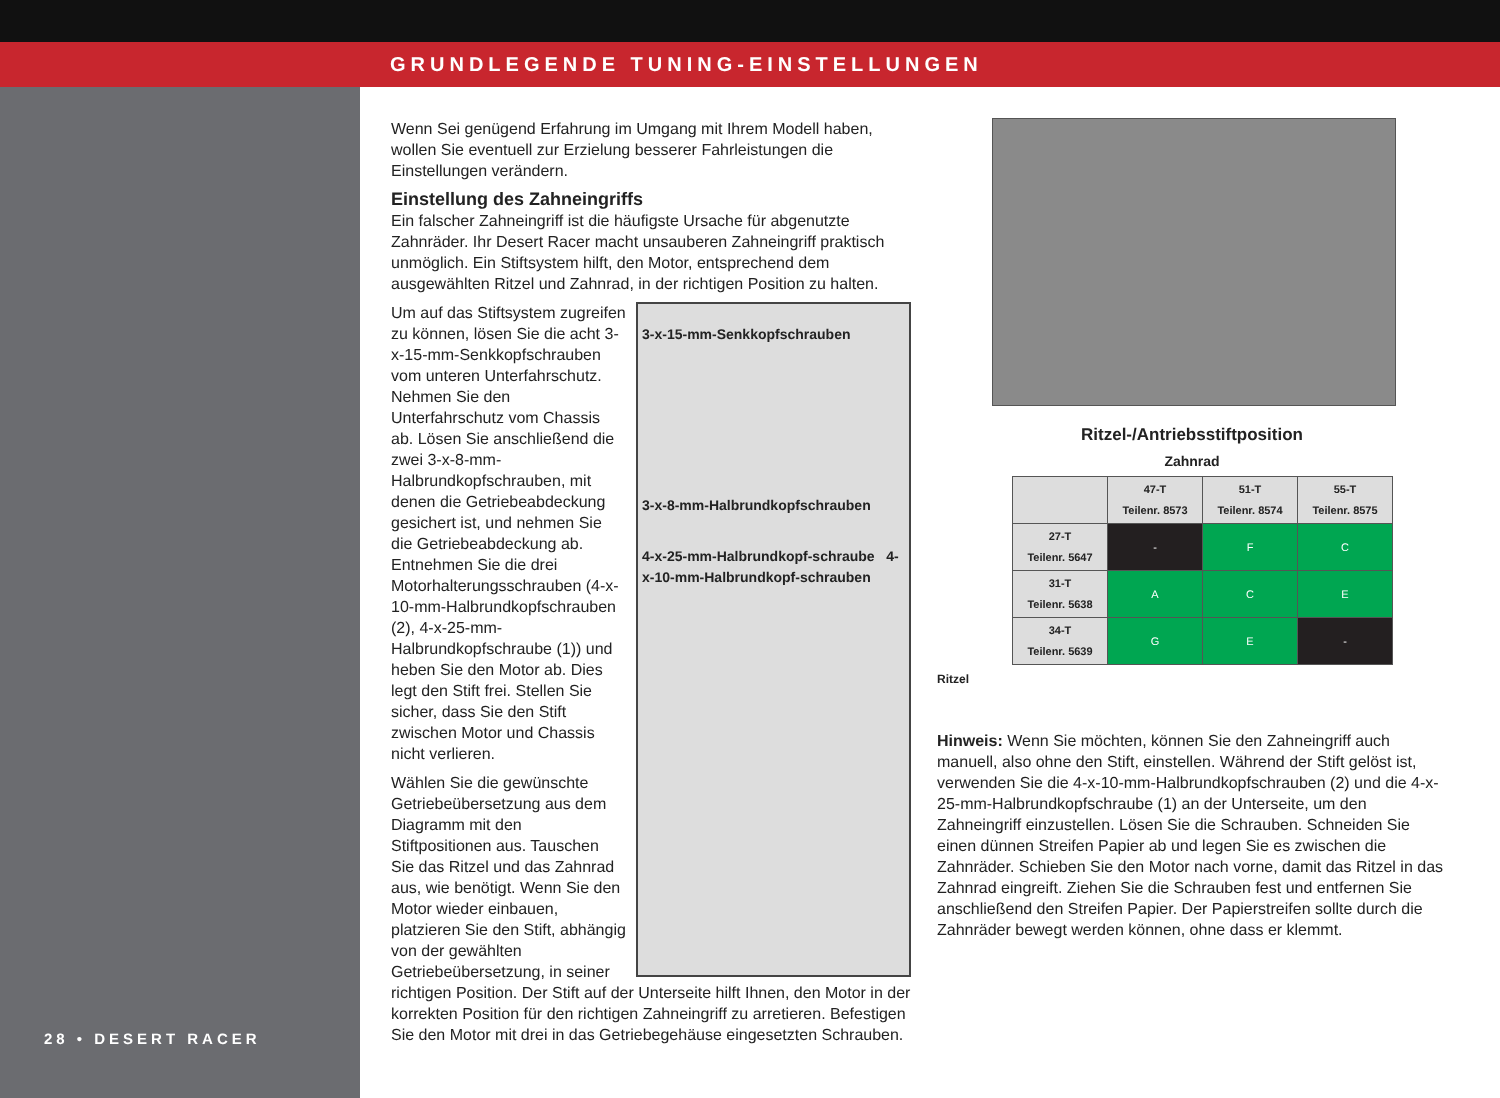GRUNDLEGENDE TUNING-EINSTELLUNGEN
28 • DESERT RACER
Wenn Sei genügend Erfahrung im Umgang mit Ihrem Modell haben, wollen Sie eventuell zur Erzielung besserer Fahrleistungen die Einstellungen verändern.
Einstellung des Zahneingriffs
Ein falscher Zahneingriff ist die häufigste Ursache für abgenutzte Zahnräder. Ihr Desert Racer macht unsauberen Zahneingriff praktisch unmöglich. Ein Stiftsystem hilft, den Motor, entsprechend dem ausgewählten Ritzel und Zahnrad, in der richtigen Position zu halten.
3-x-15-mm-Senkkopfschrauben
3-x-8-mm-Halbrundkopfschrauben
4-x-25-mm-Halbrundkopf-schraube 4-x-10-mm-Halbrundkopf-schrauben
Um auf das Stiftsystem zugreifen zu können, lösen Sie die acht 3-x-15-mm-Senkkopfschrauben vom unteren Unterfahrschutz. Nehmen Sie den Unterfahrschutz vom Chassis ab. Lösen Sie anschließend die zwei 3-x-8-mm-Halbrundkopfschrauben, mit denen die Getriebeabdeckung gesichert ist, und nehmen Sie die Getriebeabdeckung ab. Entnehmen Sie die drei Motorhalterungsschrauben (4-x-10-mm-Halbrundkopfschrauben (2), 4-x-25-mm-Halbrundkopfschraube (1)) und heben Sie den Motor ab. Dies legt den Stift frei. Stellen Sie sicher, dass Sie den Stift zwischen Motor und Chassis nicht verlieren.
Wählen Sie die gewünschte Getriebeübersetzung aus dem Diagramm mit den Stiftpositionen aus. Tauschen Sie das Ritzel und das Zahnrad aus, wie benötigt. Wenn Sie den Motor wieder einbauen, platzieren Sie den Stift, abhängig von der gewählten Getriebeübersetzung, in seiner richtigen Position. Der Stift auf der Unterseite hilft Ihnen, den Motor in der korrekten Position für den richtigen Zahneingriff zu arretieren. Befestigen Sie den Motor mit drei in das Getriebegehäuse eingesetzten Schrauben.
Ritzel-/Antriebsstiftposition
Zahnrad
| | 47-T Teilenr. 8573 | 51-T Teilenr. 8574 | 55-T Teilenr. 8575 |
| --- | --- | --- | --- |
| 27-T Teilenr. 5647 | - | F | C |
| 31-T Teilenr. 5638 | A | C | E |
| 34-T Teilenr. 5639 | G | E | - |
Ritzel
Hinweis: Wenn Sie möchten, können Sie den Zahneingriff auch manuell, also ohne den Stift, einstellen. Während der Stift gelöst ist, verwenden Sie die 4-x-10-mm-Halbrundkopfschrauben (2) und die 4-x-25-mm-Halbrundkopfschraube (1) an der Unterseite, um den Zahneingriff einzustellen. Lösen Sie die Schrauben. Schneiden Sie einen dünnen Streifen Papier ab und legen Sie es zwischen die Zahnräder. Schieben Sie den Motor nach vorne, damit das Ritzel in das Zahnrad eingreift. Ziehen Sie die Schrauben fest und entfernen Sie anschließend den Streifen Papier. Der Papierstreifen sollte durch die Zahnräder bewegt werden können, ohne dass er klemmt.